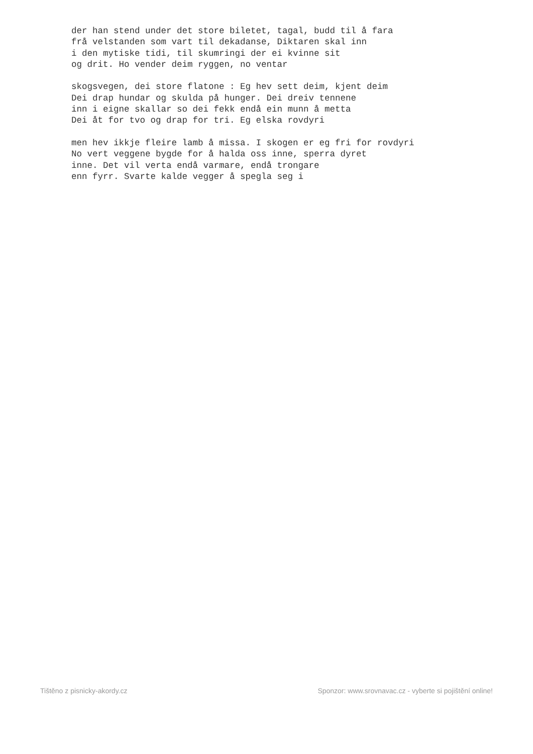der han stend under det store biletet, tagal, budd til å fara
frå velstanden som vart til dekadanse, Diktaren skal inn
i den mytiske tidi, til skumringi der ei kvinne sit
og drit. Ho vender deim ryggen, no ventar

skogsvegen, dei store flatone : Eg hev sett deim, kjent deim
Dei drap hundar og skulda på hunger. Dei dreiv tennene
inn i eigne skallar so dei fekk endå ein munn å metta
Dei åt for tvo og drap for tri. Eg elska rovdyri

men hev ikkje fleire lamb å missa. I skogen er eg fri for rovdyri
No vert veggene bygde for å halda oss inne, sperra dyret
inne. Det vil verta endå varmare, endå trongare
enn fyrr. Svarte kalde vegger å spegla seg i
Tištěno z pisnicky-akordy.cz Sponzor: www.srovnavac.cz - vyberte si pojištění online!